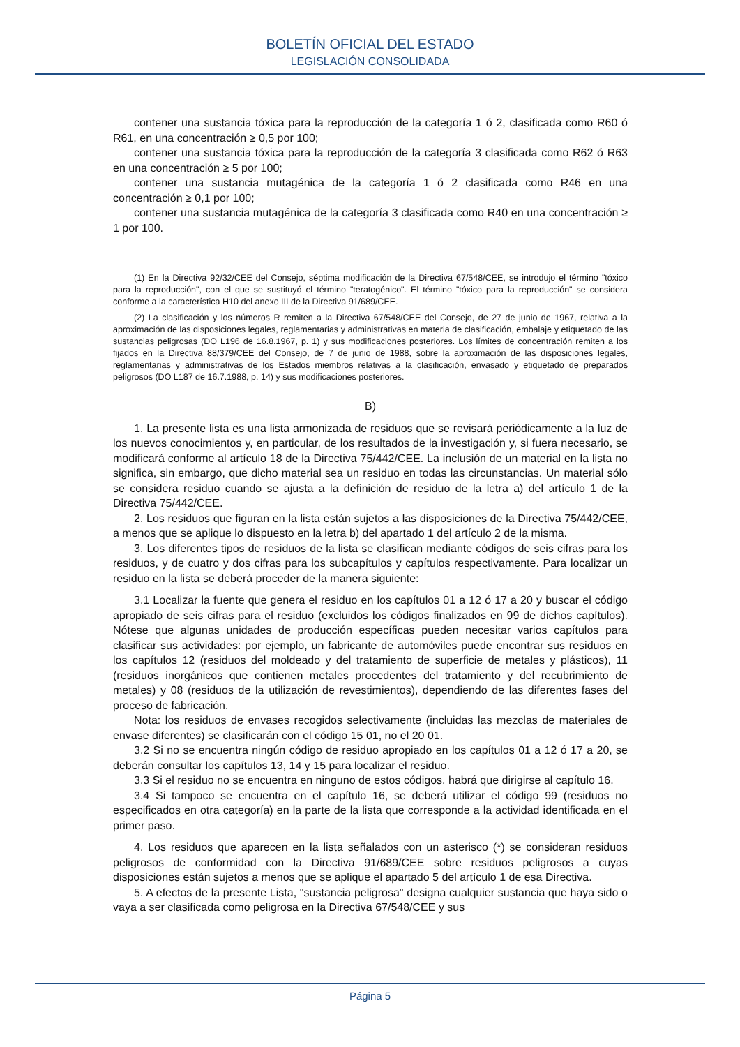BOLETÍN OFICIAL DEL ESTADO
LEGISLACIÓN CONSOLIDADA
contener una sustancia tóxica para la reproducción de la categoría 1 ó 2, clasificada como R60 ó R61, en una concentración ≥ 0,5 por 100;
contener una sustancia tóxica para la reproducción de la categoría 3 clasificada como R62 ó R63 en una concentración ≥ 5 por 100;
contener una sustancia mutagénica de la categoría 1 ó 2 clasificada como R46 en una concentración ≥ 0,1 por 100;
contener una sustancia mutagénica de la categoría 3 clasificada como R40 en una concentración ≥ 1 por 100.
(1) En la Directiva 92/32/CEE del Consejo, séptima modificación de la Directiva 67/548/CEE, se introdujo el término "tóxico para la reproducción", con el que se sustituyó el término "teratogénico". El término "tóxico para la reproducción" se considera conforme a la característica H10 del anexo III de la Directiva 91/689/CEE.
(2) La clasificación y los números R remiten a la Directiva 67/548/CEE del Consejo, de 27 de junio de 1967, relativa a la aproximación de las disposiciones legales, reglamentarias y administrativas en materia de clasificación, embalaje y etiquetado de las sustancias peligrosas (DO L196 de 16.8.1967, p. 1) y sus modificaciones posteriores. Los límites de concentración remiten a los fijados en la Directiva 88/379/CEE del Consejo, de 7 de junio de 1988, sobre la aproximación de las disposiciones legales, reglamentarias y administrativas de los Estados miembros relativas a la clasificación, envasado y etiquetado de preparados peligrosos (DO L187 de 16.7.1988, p. 14) y sus modificaciones posteriores.
B)
1. La presente lista es una lista armonizada de residuos que se revisará periódicamente a la luz de los nuevos conocimientos y, en particular, de los resultados de la investigación y, si fuera necesario, se modificará conforme al artículo 18 de la Directiva 75/442/CEE. La inclusión de un material en la lista no significa, sin embargo, que dicho material sea un residuo en todas las circunstancias. Un material sólo se considera residuo cuando se ajusta a la definición de residuo de la letra a) del artículo 1 de la Directiva 75/442/CEE.
2. Los residuos que figuran en la lista están sujetos a las disposiciones de la Directiva 75/442/CEE, a menos que se aplique lo dispuesto en la letra b) del apartado 1 del artículo 2 de la misma.
3. Los diferentes tipos de residuos de la lista se clasifican mediante códigos de seis cifras para los residuos, y de cuatro y dos cifras para los subcapítulos y capítulos respectivamente. Para localizar un residuo en la lista se deberá proceder de la manera siguiente:
3.1 Localizar la fuente que genera el residuo en los capítulos 01 a 12 ó 17 a 20 y buscar el código apropiado de seis cifras para el residuo (excluidos los códigos finalizados en 99 de dichos capítulos). Nótese que algunas unidades de producción específicas pueden necesitar varios capítulos para clasificar sus actividades: por ejemplo, un fabricante de automóviles puede encontrar sus residuos en los capítulos 12 (residuos del moldeado y del tratamiento de superficie de metales y plásticos), 11 (residuos inorgánicos que contienen metales procedentes del tratamiento y del recubrimiento de metales) y 08 (residuos de la utilización de revestimientos), dependiendo de las diferentes fases del proceso de fabricación.
Nota: los residuos de envases recogidos selectivamente (incluidas las mezclas de materiales de envase diferentes) se clasificarán con el código 15 01, no el 20 01.
3.2 Si no se encuentra ningún código de residuo apropiado en los capítulos 01 a 12 ó 17 a 20, se deberán consultar los capítulos 13, 14 y 15 para localizar el residuo.
3.3 Si el residuo no se encuentra en ninguno de estos códigos, habrá que dirigirse al capítulo 16.
3.4 Si tampoco se encuentra en el capítulo 16, se deberá utilizar el código 99 (residuos no especificados en otra categoría) en la parte de la lista que corresponde a la actividad identificada en el primer paso.
4. Los residuos que aparecen en la lista señalados con un asterisco (*) se consideran residuos peligrosos de conformidad con la Directiva 91/689/CEE sobre residuos peligrosos a cuyas disposiciones están sujetos a menos que se aplique el apartado 5 del artículo 1 de esa Directiva.
5. A efectos de la presente Lista, "sustancia peligrosa" designa cualquier sustancia que haya sido o vaya a ser clasificada como peligrosa en la Directiva 67/548/CEE y sus
Página 5